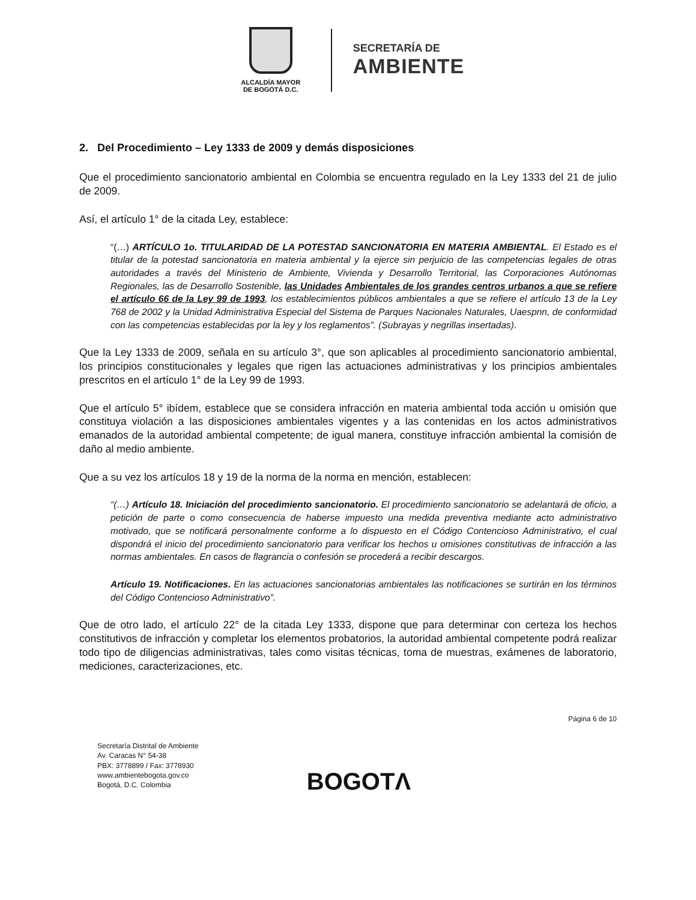ALCALDÍA MAYOR
DE BOGOTÁ D.C.
SECRETARÍA DE
AMBIENTE
2. Del Procedimiento – Ley 1333 de 2009 y demás disposiciones
Que el procedimiento sancionatorio ambiental en Colombia se encuentra regulado en la Ley 1333 del 21 de julio de 2009.
Así, el artículo 1° de la citada Ley, establece:
“(…) ARTÍCULO 1o. TITULARIDAD DE LA POTESTAD SANCIONATORIA EN MATERIA AMBIENTAL. El Estado es el titular de la potestad sancionatoria en materia ambiental y la ejerce sin perjuicio de las competencias legales de otras autoridades a través del Ministerio de Ambiente, Vivienda y Desarrollo Territorial, las Corporaciones Autónomas Regionales, las de Desarrollo Sostenible, las Unidades Ambientales de los grandes centros urbanos a que se refiere el artículo 66 de la Ley 99 de 1993, los establecimientos públicos ambientales a que se refiere el artículo 13 de la Ley 768 de 2002 y la Unidad Administrativa Especial del Sistema de Parques Nacionales Naturales, Uaespnn, de conformidad con las competencias establecidas por la ley y los reglamentos”. (Subrayas y negrillas insertadas).
Que la Ley 1333 de 2009, señala en su artículo 3°, que son aplicables al procedimiento sancionatorio ambiental, los principios constitucionales y legales que rigen las actuaciones administrativas y los principios ambientales prescritos en el artículo 1° de la Ley 99 de 1993.
Que el artículo 5° ibídem, establece que se considera infracción en materia ambiental toda acción u omisión que constituya violación a las disposiciones ambientales vigentes y a las contenidas en los actos administrativos emanados de la autoridad ambiental competente; de igual manera, constituye infracción ambiental la comisión de daño al medio ambiente.
Que a su vez los artículos 18 y 19 de la norma de la norma en mención, establecen:
“(…) Artículo 18. Iniciación del procedimiento sancionatorio. El procedimiento sancionatorio se adelantará de oficio, a petición de parte o como consecuencia de haberse impuesto una medida preventiva mediante acto administrativo motivado, que se notificará personalmente conforme a lo dispuesto en el Código Contencioso Administrativo, el cual dispondrá el inicio del procedimiento sancionatorio para verificar los hechos u omisiones constitutivas de infracción a las normas ambientales. En casos de flagrancia o confesión se procederá a recibir descargos.
Artículo 19. Notificaciones. En las actuaciones sancionatorias ambientales las notificaciones se surtirán en los términos del Código Contencioso Administrativo”.
Que de otro lado, el artículo 22° de la citada Ley 1333, dispone que para determinar con certeza los hechos constitutivos de infracción y completar los elementos probatorios, la autoridad ambiental competente podrá realizar todo tipo de diligencias administrativas, tales como visitas técnicas, toma de muestras, exámenes de laboratorio, mediciones, caracterizaciones, etc.
Página 6 de 10
Secretaría Distrital de Ambiente
Av. Caracas N° 54-38
PBX: 3778899 / Fax: 3778930
www.ambientebogota.gov.co
Bogotá, D.C. Colombia
BOGOTΛ